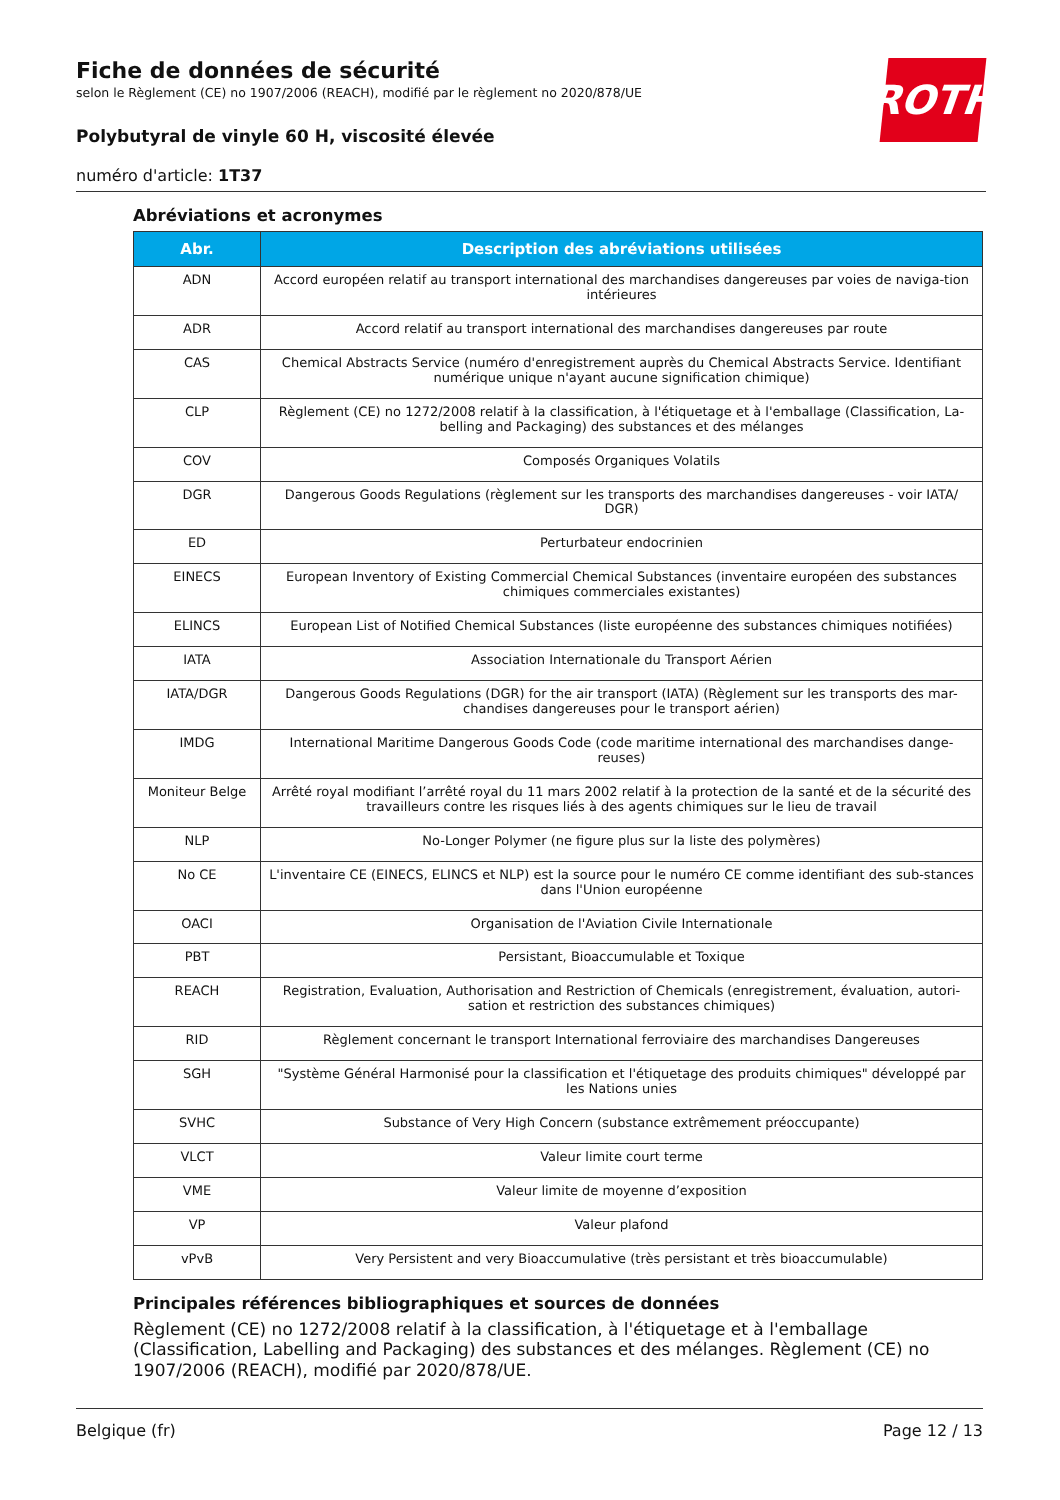Fiche de données de sécurité
selon le Règlement (CE) no 1907/2006 (REACH), modifié par le règlement no 2020/878/UE
Polybutyral de vinyle 60 H, viscosité élevée
numéro d'article: 1T37
ROTH
Abréviations et acronymes
| Abr. | Description des abréviations utilisées |
| --- | --- |
| ADN | Accord européen relatif au transport international des marchandises dangereuses par voies de naviga-tion intérieures |
| ADR | Accord relatif au transport international des marchandises dangereuses par route |
| CAS | Chemical Abstracts Service (numéro d'enregistrement auprès du Chemical Abstracts Service. Identifiant numérique unique n'ayant aucune signification chimique) |
| CLP | Règlement (CE) no 1272/2008 relatif à la classification, à l'étiquetage et à l'emballage (Classification, La-belling and Packaging) des substances et des mélanges |
| COV | Composés Organiques Volatils |
| DGR | Dangerous Goods Regulations (règlement sur les transports des marchandises dangereuses - voir IATA/ DGR) |
| ED | Perturbateur endocrinien |
| EINECS | European Inventory of Existing Commercial Chemical Substances (inventaire européen des substances chimiques commerciales existantes) |
| ELINCS | European List of Notified Chemical Substances (liste européenne des substances chimiques notifiées) |
| IATA | Association Internationale du Transport Aérien |
| IATA/DGR | Dangerous Goods Regulations (DGR) for the air transport (IATA) (Règlement sur les transports des mar-chandises dangereuses pour le transport aérien) |
| IMDG | International Maritime Dangerous Goods Code (code maritime international des marchandises dange-reuses) |
| Moniteur Belge | Arrêté royal modifiant l’arrêté royal du 11 mars 2002 relatif à la protection de la santé et de la sécurité des travailleurs contre les risques liés à des agents chimiques sur le lieu de travail |
| NLP | No-Longer Polymer (ne figure plus sur la liste des polymères) |
| No CE | L'inventaire CE (EINECS, ELINCS et NLP) est la source pour le numéro CE comme identifiant des sub-stances dans l'Union européenne |
| OACI | Organisation de l'Aviation Civile Internationale |
| PBT | Persistant, Bioaccumulable et Toxique |
| REACH | Registration, Evaluation, Authorisation and Restriction of Chemicals (enregistrement, évaluation, autori-sation et restriction des substances chimiques) |
| RID | Règlement concernant le transport International ferroviaire des marchandises Dangereuses |
| SGH | "Système Général Harmonisé pour la classification et l'étiquetage des produits chimiques" développé par les Nations unies |
| SVHC | Substance of Very High Concern (substance extrêmement préoccupante) |
| VLCT | Valeur limite court terme |
| VME | Valeur limite de moyenne d’exposition |
| VP | Valeur plafond |
| vPvB | Very Persistent and very Bioaccumulative (très persistant et très bioaccumulable) |
Principales références bibliographiques et sources de données
Règlement (CE) no 1272/2008 relatif à la classification, à l'étiquetage et à l'emballage (Classification, Labelling and Packaging) des substances et des mélanges. Règlement (CE) no 1907/2006 (REACH), modifié par 2020/878/UE.
Belgique (fr) Page 12 / 13